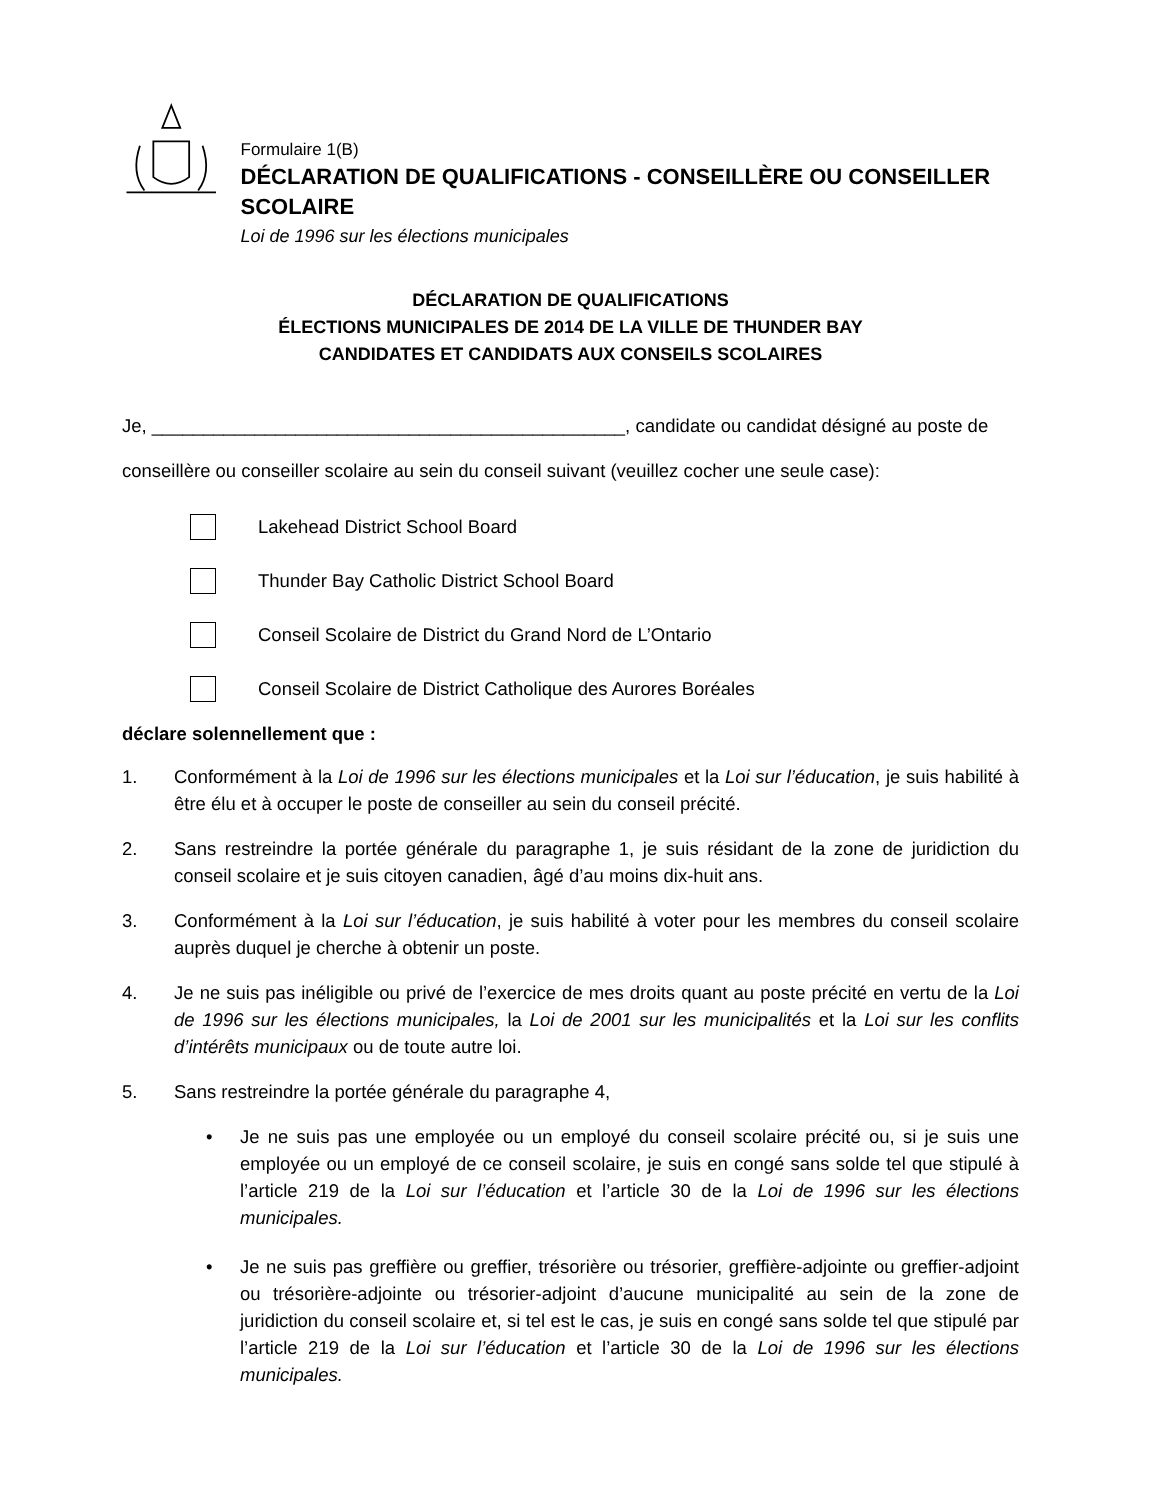Formulaire 1(B)
DÉCLARATION DE QUALIFICATIONS - CONSEILLÈRE OU CONSEILLER SCOLAIRE
Loi de 1996 sur les élections municipales
DÉCLARATION DE QUALIFICATIONS
ÉLECTIONS MUNICIPALES DE 2014 DE LA VILLE DE THUNDER BAY
CANDIDATES ET CANDIDATS AUX CONSEILS SCOLAIRES
Je, ______________________________________________, candidate ou candidat désigné au poste de
conseillère ou conseiller scolaire au sein du conseil suivant (veuillez cocher une seule case):
Lakehead District School Board
Thunder Bay Catholic District School Board
Conseil Scolaire de District du Grand Nord de L’Ontario
Conseil Scolaire de District Catholique des Aurores Boréales
déclare solennellement que :
1. Conformément à la Loi de 1996 sur les élections municipales et la Loi sur l’éducation, je suis habilité à être élu et à occuper le poste de conseiller au sein du conseil précité.
2. Sans restreindre la portée générale du paragraphe 1, je suis résidant de la zone de juridiction du conseil scolaire et je suis citoyen canadien, âgé d’au moins dix-huit ans.
3. Conformément à la Loi sur l’éducation, je suis habilité à voter pour les membres du conseil scolaire auprès duquel je cherche à obtenir un poste.
4. Je ne suis pas inéligible ou privé de l’exercice de mes droits quant au poste précité en vertu de la Loi de 1996 sur les élections municipales, la Loi de 2001 sur les municipalités et la Loi sur les conflits d’intérêts municipaux ou de toute autre loi.
5. Sans restreindre la portée générale du paragraphe 4,
• Je ne suis pas une employée ou un employé du conseil scolaire précité ou, si je suis une employée ou un employé de ce conseil scolaire, je suis en congé sans solde tel que stipulé à l’article 219 de la Loi sur l’éducation et l’article 30 de la Loi de 1996 sur les élections municipales.
• Je ne suis pas greffière ou greffier, trésorière ou trésorier, greffière-adjointe ou greffier-adjoint ou trésorière-adjointe ou trésorier-adjoint d’aucune municipalité au sein de la zone de juridiction du conseil scolaire et, si tel est le cas, je suis en congé sans solde tel que stipulé par l’article 219 de la Loi sur l’éducation et l’article 30 de la Loi de 1996 sur les élections municipales.